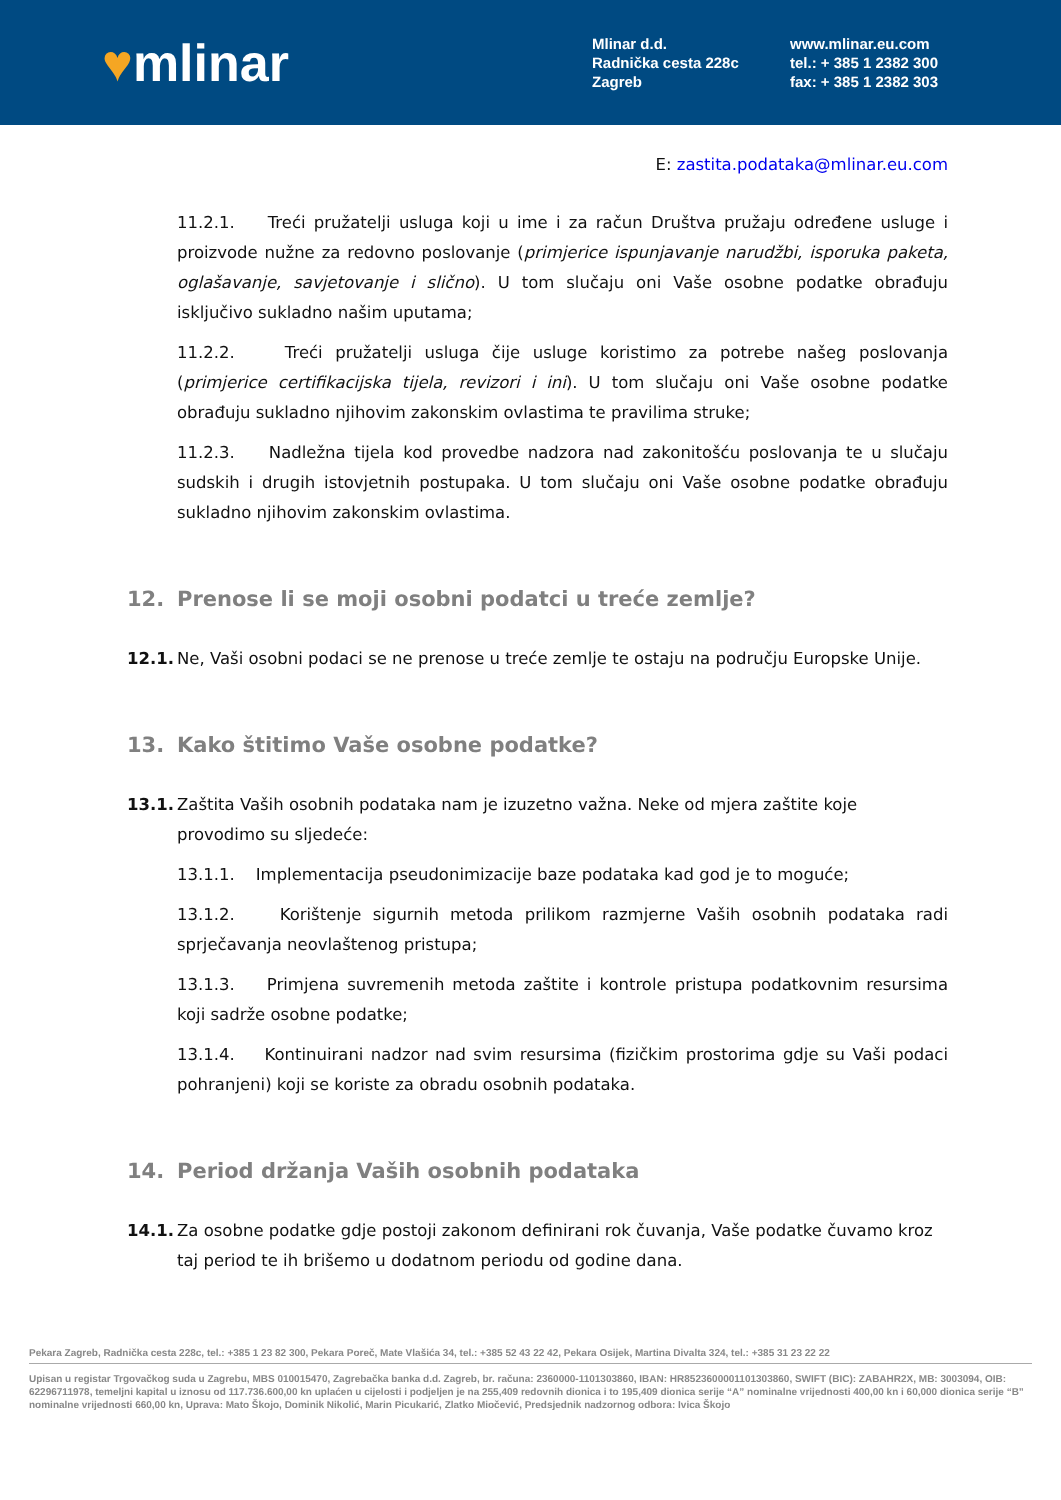♥mlinar
Mlinar d.d.
Radnička cesta 228c
Zagreb
www.mlinar.eu.com
tel.: + 385 1 2382 300
fax: + 385 1 2382 303
E: zastita.podataka@mlinar.eu.com
11.2.1. Treći pružatelji usluga koji u ime i za račun Društva pružaju određene usluge i proizvode nužne za redovno poslovanje (primjerice ispunjavanje narudžbi, isporuka paketa, oglašavanje, savjetovanje i slično). U tom slučaju oni Vaše osobne podatke obrađuju isključivo sukladno našim uputama;
11.2.2. Treći pružatelji usluga čije usluge koristimo za potrebe našeg poslovanja (primjerice certifikacijska tijela, revizori i ini). U tom slučaju oni Vaše osobne podatke obrađuju sukladno njihovim zakonskim ovlastima te pravilima struke;
11.2.3. Nadležna tijela kod provedbe nadzora nad zakonitošću poslovanja te u slučaju sudskih i drugih istovjetnih postupaka. U tom slučaju oni Vaše osobne podatke obrađuju sukladno njihovim zakonskim ovlastima.
12. Prenose li se moji osobni podatci u treće zemlje?
12.1. Ne, Vaši osobni podaci se ne prenose u treće zemlje te ostaju na području Europske Unije.
13. Kako štitimo Vaše osobne podatke?
13.1. Zaštita Vaših osobnih podataka nam je izuzetno važna. Neke od mjera zaštite koje provodimo su sljedeće:
13.1.1. Implementacija pseudonimizacije baze podataka kad god je to moguće;
13.1.2. Korištenje sigurnih metoda prilikom razmjerne Vaših osobnih podataka radi sprječavanja neovlaštenog pristupa;
13.1.3. Primjena suvremenih metoda zaštite i kontrole pristupa podatkovnim resursima koji sadrže osobne podatke;
13.1.4. Kontinuirani nadzor nad svim resursima (fizičkim prostorima gdje su Vaši podaci pohranjeni) koji se koriste za obradu osobnih podataka.
14. Period držanja Vaših osobnih podataka
14.1. Za osobne podatke gdje postoji zakonom definirani rok čuvanja, Vaše podatke čuvamo kroz taj period te ih brišemo u dodatnom periodu od godine dana.
Pekara Zagreb, Radnička cesta 228c, tel.: +385 1 23 82 300, Pekara Poreč, Mate Vlašića 34, tel.: +385 52 43 22 42, Pekara Osijek, Martina Divalta 324, tel.: +385 31 23 22 22
Upisan u registar Trgovačkog suda u Zagrebu, MBS 010015470, Zagrebačka banka d.d. Zagreb, br. računa: 2360000-1101303860, IBAN: HR8523600001101303860, SWIFT (BIC): ZABAHR2X, MB: 3003094, OIB: 62296711978, temeljni kapital u iznosu od 117.736.600,00 kn uplaćen u cijelosti i podjeljen je na 255,409 redovnih dionica i to 195,409 dionica serije “A” nominalne vrijednosti 400,00 kn i 60,000 dionica serije “B” nominalne vrijednosti 660,00 kn, Uprava: Mato Škojo, Dominik Nikolić, Marin Picukarić, Zlatko Miočević, Predsjednik nadzornog odbora: Ivica Škojo